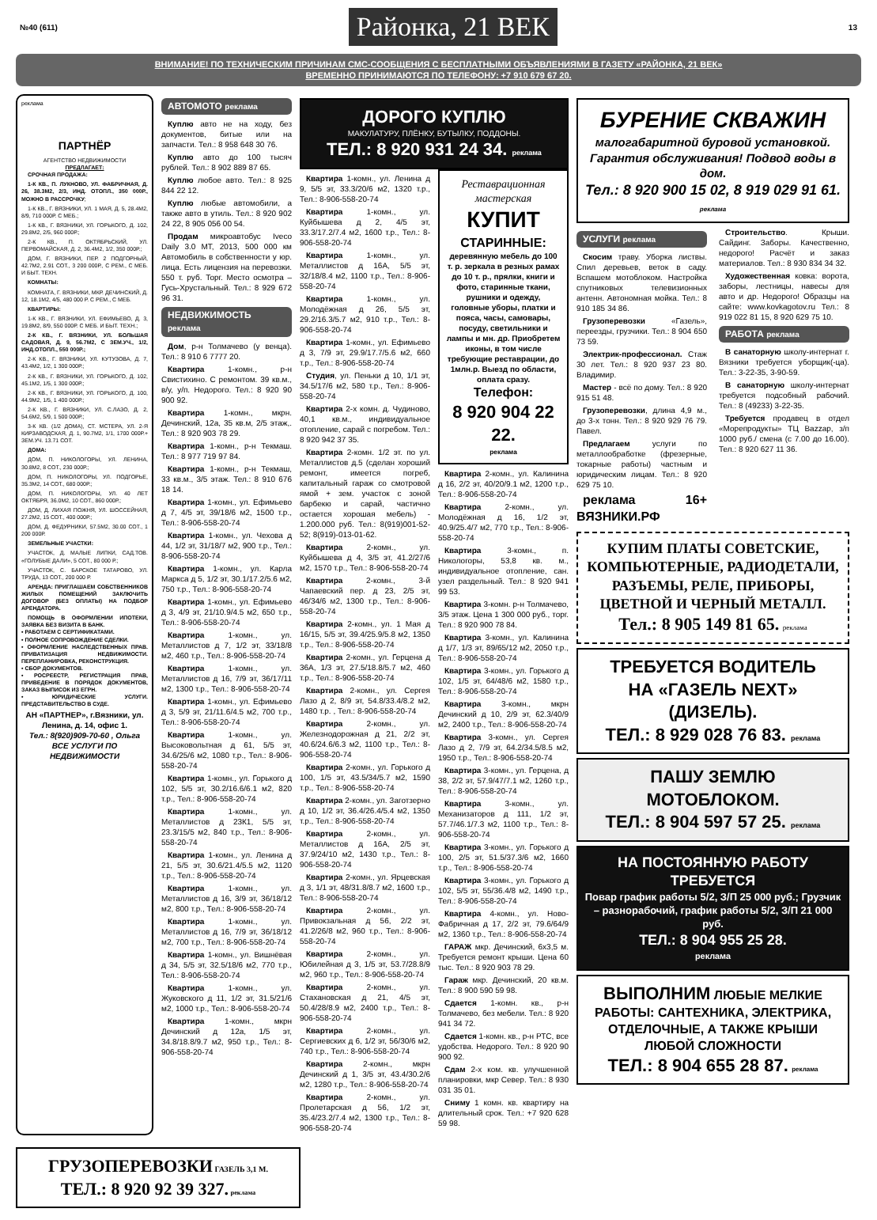№40 (611) Районка, 21 ВЕК 13
ВНИМАНИЕ! ПО ТЕХНИЧЕСКИМ ПРИЧИНАМ СМС-СООБЩЕНИЯ С БЕСПЛАТНЫМИ ОБЪЯВЛЕНИЯМИ В ГАЗЕТУ «РАЙОНКА, 21 ВЕК»
ВРЕМЕННО ПРИНИМАЮТСЯ ПО ТЕЛЕФОНУ: +7 910 679 67 20.
реклама
ПАРТНЁР
АГЕНТСТВО НЕДВИЖИМОСТИ
ПРЕДЛАГАЕТ:
СРОЧНАЯ ПРОДАЖА:
1-К КВ., П. ЛУКНОВО, УЛ. ФАБРИЧНАЯ, Д. 26, 38.3М2, 2/3, ИНД. ОТОПЛ., 350 000Р., МОЖНО В РАССРОЧКУ;
1-К КВ., Г. ВЯЗНИКИ, УЛ. 1 МАЯ, Д. 5, 28.4М2, 8/9, 710 000Р. С МЕБ.;
1-К КВ., Г. ВЯЗНИКИ, УЛ. ГОРЬКОГО, Д. 102, 29.8М2, 2/5, 960 000Р.;
2-К КВ., П. ОКТЯБРЬСКИЙ, УЛ. ПЕРВОМАЙСКАЯ, Д. 2, 36.4М2, 1/2, 350 000Р.;
ДОМ, Г. ВЯЗНИКИ, ПЕР. 2 ПОДГОРНЫЙ, 42.7М2, 2.91 СОТ., 3 200 000Р., С РЕМ., С МЕБ. И БЫТ. ТЕХН.
КОМНАТЫ:
КОМНАТА, Г. ВЯЗНИКИ, МКР. ДЕЧИНСКИЙ, Д. 12, 18.1М2, 4/5, 480 000 Р. С РЕМ., С МЕБ.
КВАРТИРЫ:
1-К КВ., Г. ВЯЗНИКИ, УЛ. ЕФИМЬЕВО, Д. 3, 19.8М2, 8/9, 550 000Р. С МЕБ. И БЫТ. ТЕХН.;
2-К КВ., Г. ВЯЗНИКИ, УЛ. БОЛЬШАЯ САДОВАЯ, Д. 9, 56.7М2, С ЗЕМ.УЧ., 1/2, ИНД.ОТОПЛ., 550 000Р.;
2-К КВ., Г. ВЯЗНИКИ, УЛ. КУТУЗОВА, Д. 7, 43.4М2, 1/2, 1 300 000Р.;
2-К КВ., Г. ВЯЗНИКИ, УЛ. ГОРЬКОГО, Д. 102, 45.1М2, 1/5, 1 300 000Р.;
2-К КВ., Г. ВЯЗНИКИ, УЛ. ГОРЬКОГО, Д. 100, 44.9М2, 1/5, 1 400 000Р.;
2-К КВ., Г. ВЯЗНИКИ, УЛ. С.ЛАЗО, Д. 2, 54.6М2, 5/9, 1 500 000Р.;
3-К КВ. (1/2 ДОМА), СТ. МСТЕРА, УЛ. 2-Я КИРЗАВОДСКАЯ, Д. 1, 90.7М2, 1/1, 1700 000Р.+ ЗЕМ.УЧ. 13.71 СОТ.
ДОМА:
ДОМ, П. НИКОЛОГОРЫ, УЛ. ЛЕНИНА, 30.8М2, 8 СОТ., 230 000Р.;
ДОМ, П. НИКОЛОГОРЫ, УЛ. ПОДГОРЬЕ, 35.3М2, 14 СОТ., 680 000Р.;
ДОМ, П. НИКОЛОГОРЫ, УЛ. 40 ЛЕТ ОКТЯБРЯ, 36.0М2, 10 СОТ., 860 000Р.;
ДОМ, Д. ЛИХАЯ ПОЖНЯ, УЛ. ШОССЕЙНАЯ, 27.2М2, 15 СОТ., 400 000Р.;
ДОМ, Д. ФЕДУРНИКИ, 57.5М2, 30.00 СОТ., 1 200 000Р.
ЗЕМЕЛЬНЫЕ УЧАСТКИ:
УЧАСТОК, Д. МАЛЫЕ ЛИПКИ, САД.ТОВ. «ГОЛУБЫЕ ДАЛИ», 5 СОТ., 80 000 Р.;
УЧАСТОК, С. БАРСКОЕ ТАТАРОВО, УЛ. ТРУДА, 13 СОТ., 200 000 Р.
АРЕНДА: ПРИГЛАШАЕМ СОБСТВЕННИКОВ ЖИЛЫХ ПОМЕЩЕНИЙ ЗАКЛЮЧИТЬ ДОГОВОР (БЕЗ ОПЛАТЫ) НА ПОДБОР АРЕНДАТОРА.
ПОМОЩЬ В ОФОРМЛЕНИИ ИПОТЕКИ, ЗАЯВКА БЕЗ ВИЗИТА В БАНК.
• РАБОТАЕМ С СЕРТИФИКАТАМИ.
• ПОЛНОЕ СОПРОВОЖДЕНИЕ СДЕЛКИ.
• ОФОРМЛЕНИЕ НАСЛЕДСТВЕННЫХ ПРАВ. ПРИВАТИЗАЦИЯ НЕДВИЖИМОСТИ. ПЕРЕПЛАНИРОВКА, РЕКОНСТРУКЦИЯ.
• СБОР ДОКУМЕНТОВ.
• РОСРЕЕСТР, РЕГИСТРАЦИЯ ПРАВ, ПРИВЕДЕНИЕ В ПОРЯДОК ДОКУМЕНТОВ, ЗАКАЗ ВЫПИСОК ИЗ ЕГРН.
• ЮРИДИЧЕСКИЕ УСЛУГИ. ПРЕДСТАВИТЕЛЬСТВО В СУДЕ.
АН «ПАРТНЕР», г.Вязники, ул. Ленина, д. 14, офис 1.
Тел.: 8(920)909-70-60 , Ольга
ВСЕ УСЛУГИ ПО НЕДВИЖИМОСТИ
АВТОМОТО реклама
Куплю авто не на ходу, без документов, битые или на запчасти. Тел.: 8 958 648 30 76.
Куплю авто до 100 тысяч рублей. Тел.: 8 902 889 87 65.
Куплю любое авто. Тел.: 8 925 844 22 12.
Куплю любые автомобили, а также авто в утиль. Тел.: 8 920 902 24 22, 8 905 056 00 54.
Продам микроавтобус Iveco Daily 3.0 MT, 2013, 500 000 км Автомобиль в собственности у юр. лица. Есть лицензия на перевозки. 550 т. руб. Торг. Место осмотра – Гусь-Хрустальный. Тел.: 8 929 672 96 31.
НЕДВИЖИМОСТЬ реклама
Дом, р-н Толмачево (у венца). Тел.: 8 910 6 7777 20.
Квартира 1-комн., р-н Свистихино. С ремонтом. 39 кв.м., в/у, у/п. Недорого. Тел.: 8 920 90 900 92.
Квартира 1-комн., мкрн. Дечинский, 12а, 35 кв.м, 2/5 этаж,. Тел.: 8 920 903 78 29.
Квартира 1-комн., р-н Текмаш. Тел.: 8 977 719 97 84.
Квартира 1-комн., р-н Текмаш, 33 кв.м., 3/5 этаж. Тел.: 8 910 676 18 14.
Квартира 1-комн., ул. Ефимьево д 7, 4/5 эт, 39/18/6 м2, 1500 т.р., Тел.: 8-906-558-20-74
Квартира 1-комн., ул. Чехова д 44, 1/2 эт, 31/18/7 м2, 900 т.р., Тел.: 8-906-558-20-74
Квартира 1-комн., ул. Карла Маркса д 5, 1/2 эт, 30.1/17.2/5.6 м2, 750 т.р., Тел.: 8-906-558-20-74
Квартира 1-комн., ул. Ефимьево д 3, 4/9 эт, 21/10.9/4.5 м2, 650 т.р., Тел.: 8-906-558-20-74
Квартира 1-комн., ул. Металлистов д 7, 1/2 эт, 33/18/8 м2, 460 т.р., Тел.: 8-906-558-20-74
Квартира 1-комн., ул. Металлистов д 16, 7/9 эт, 36/17/11 м2, 1300 т.р., Тел.: 8-906-558-20-74
Квартира 1-комн., ул. Ефимьево д 3, 5/9 эт, 21/11.6/4.5 м2, 700 т.р., Тел.: 8-906-558-20-74
Квартира 1-комн., ул. Высоковольтная д 61, 5/5 эт, 34.6/25/6 м2, 1080 т.р., Тел.: 8-906-558-20-74
Квартира 1-комн., ул. Горького д 102, 5/5 эт, 30.2/16.6/6.1 м2, 820 т.р., Тел.: 8-906-558-20-74
Квартира 1-комн., ул. Металлистов д 23К1, 5/5 эт, 23.3/15/5 м2, 840 т.р., Тел.: 8-906-558-20-74
Квартира 1-комн., ул. Ленина д 21, 5/5 эт, 30.6/21.4/5.5 м2, 1120 т.р., Тел.: 8-906-558-20-74
Квартира 1-комн., ул. Металлистов д 16, 3/9 эт, 36/18/12 м2, 800 т.р., Тел.: 8-906-558-20-74
Квартира 1-комн., ул. Металлистов д 16, 7/9 эт, 36/18/12 м2, 700 т.р., Тел.: 8-906-558-20-74
Квартира 1-комн., ул. Вишнёвая д 34, 5/5 эт, 32.5/18/6 м2, 770 т.р., Тел.: 8-906-558-20-74
Квартира 1-комн., ул. Жуковского д 11, 1/2 эт, 31.5/21/6 м2, 1000 т.р., Тел.: 8-906-558-20-74
Квартира 1-комн., мкрн Дечинский д 12а, 1/5 эт, 34.8/18.8/9.7 м2, 950 т.р., Тел.: 8-906-558-20-74
ДОРОГО КУПЛЮ
МАКУЛАТУРУ, ПЛЁНКУ, БУТЫЛКУ, ПОДДОНЫ.
ТЕЛ.: 8 920 931 24 34. реклама
Квартира 1-комн., ул. Ленина д 9, 5/5 эт, 33.3/20/6 м2, 1320 т.р., Тел.: 8-906-558-20-74
Квартира 1-комн., ул. Куйбышева д 2, 4/5 эт, 33.3/17.2/7.4 м2, 1600 т.р., Тел.: 8-906-558-20-74
Квартира 1-комн., ул. Металлистов д 16А, 5/5 эт, 32/18/8.4 м2, 1100 т.р., Тел.: 8-906-558-20-74
Квартира 1-комн., ул. Молодёжная д 26, 5/5 эт, 29.2/16.3/5.7 м2, 910 т.р., Тел.: 8-906-558-20-74
Квартира 1-комн., ул. Ефимьево д 3, 7/9 эт, 29.9/17.7/5.6 м2, 660 т.р., Тел.: 8-906-558-20-74
Студия, ул. Пеньки д 10, 1/1 эт, 34.5/17/6 м2, 580 т.р., Тел.: 8-906-558-20-74
Квартира 2-х комн. д. Чудиново, 40,1 кв.м., индивидуальное отопление, сарай с погребом. Тел.: 8 920 942 37 35.
Квартира 2-комн. 1/2 эт. по ул. Металлистов д.5 (сделан хороший ремонт, имеется погреб, капитальный гараж со смотровой ямой + зем. участок с зоной барбекю и сарай, частично остается хорошая мебель) - 1.200.000 руб. Тел.: 8(919)001-52-52; 8(919)-013-01-62.
Квартира 2-комн., ул. Куйбышева д 4, 3/5 эт, 41.2/27/6 м2, 1570 т.р., Тел.: 8-906-558-20-74
Квартира 2-комн., 3-й Чапаевский пер. д 23, 2/5 эт, 46/34/6 м2, 1300 т.р., Тел.: 8-906-558-20-74
Квартира 2-комн., ул. 1 Мая д 16/15, 5/5 эт, 39.4/25.9/5.8 м2, 1350 т.р., Тел.: 8-906-558-20-74
Квартира 2-комн., ул. Герцена д 36А, 1/3 эт, 27.5/18.8/5.7 м2, 460 т.р., Тел.: 8-906-558-20-74
Квартира 2-комн., ул. Сергея Лазо д 2, 8/9 эт, 54.8/33.4/8.2 м2, 1480 т.р. , Тел.: 8-906-558-20-74
Квартира 2-комн., ул. Железнодорожная д 21, 2/2 эт, 40.6/24.6/6.3 м2, 1100 т.р., Тел.: 8-906-558-20-74
Квартира 2-комн., ул. Горького д 100, 1/5 эт, 43.5/34/5.7 м2, 1590 т.р., Тел.: 8-906-558-20-74
Квартира 2-комн., ул. Заготзерно д 10, 1/2 эт, 36.4/26.4/5.4 м2, 1350 т.р., Тел.: 8-906-558-20-74
Квартира 2-комн., ул. Металлистов д 16А, 2/5 эт, 37.9/24/10 м2, 1430 т.р., Тел.: 8-906-558-20-74
Квартира 2-комн., ул. Ярцевская д 3, 1/1 эт, 48/31.8/8.7 м2, 1600 т.р., Тел.: 8-906-558-20-74
Квартира 2-комн., ул. Привокзальная д 56, 2/2 эт, 41.2/26/8 м2, 960 т.р., Тел.: 8-906-558-20-74
Квартира 2-комн., ул. Юбилейная д 3, 1/5 эт, 53.7/28.8/9 м2, 960 т.р., Тел.: 8-906-558-20-74
Квартира 2-комн., ул. Стахановская д 21, 4/5 эт, 50.4/28/8.9 м2, 2400 т.р., Тел.: 8-906-558-20-74
Квартира 2-комн., ул. Сергиевских д 6, 1/2 эт, 56/30/6 м2, 740 т.р., Тел.: 8-906-558-20-74
Квартира 2-комн., мкрн Дечинский д 1, 3/5 эт, 43.4/30.2/6 м2, 1280 т.р., Тел.: 8-906-558-20-74
Квартира 2-комн., ул. Пролетарская д 56, 1/2 эт, 35.4/23.2/7.4 м2, 1300 т.р., Тел.: 8-906-558-20-74
Реставрационная мастерская
КУПИТ
СТАРИННЫЕ:
деревянную мебель до 100 т. р. зеркала в резных рамах до 10 т. р., прялки, книги и фото, старинные ткани, рушники и одежду, головные уборы, платки и пояса, часы, самовары, посуду, светильники и лампы и мн. др. Приобретем иконы, в том числе требующие реставрации, до 1млн.р. Выезд по области, оплата сразу.
Телефон:
8 920 904 22 22.
реклама
Квартира 2-комн., ул. Калинина д 16, 2/2 эт, 40/20/9.1 м2, 1200 т.р., Тел.: 8-906-558-20-74
Квартира 2-комн., ул. Молодёжная д 16, 1/2 эт, 40.9/25.4/7 м2, 770 т.р., Тел.: 8-906-558-20-74
Квартира 3-комн., п. Никологоры, 53,8 кв. м., индивидуальное отопление, сан. узел раздельный. Тел.: 8 920 941 99 53.
Квартира 3-комн. р-н Толмачево, 3/5 этаж. Цена 1 300 000 руб., торг. Тел.: 8 920 900 78 84.
Квартира 3-комн., ул. Калинина д 1/7, 1/3 эт, 89/65/12 м2, 2050 т.р., Тел.: 8-906-558-20-74
Квартира 3-комн., ул. Горького д 102, 1/5 эт, 64/48/6 м2, 1580 т.р., Тел.: 8-906-558-20-74
Квартира 3-комн., мкрн Дечинский д 10, 2/9 эт, 62.3/40/9 м2, 2400 т.р., Тел.: 8-906-558-20-74
Квартира 3-комн., ул. Сергея Лазо д 2, 7/9 эт, 64.2/34.5/8.5 м2, 1950 т.р., Тел.: 8-906-558-20-74
Квартира 3-комн., ул. Герцена, д 38, 2/2 эт, 57.9/47/7.1 м2, 1260 т.р., Тел.: 8-906-558-20-74
Квартира 3-комн., ул. Механизаторов д 111, 1/2 эт, 57.7/46.1/7.3 м2, 1100 т.р., Тел.: 8-906-558-20-74
Квартира 3-комн., ул. Горького д 100, 2/5 эт, 51.5/37.3/6 м2, 1660 т.р., Тел.: 8-906-558-20-74
Квартира 3-комн., ул. Горького д 102, 5/5 эт, 55/36.4/8 м2, 1490 т.р., Тел.: 8-906-558-20-74
Квартира 4-комн., ул. Ново-Фабричная д 17, 2/2 эт, 79.6/64/9 м2, 1360 т.р., Тел.: 8-906-558-20-74
ГАРАЖ мкр. Дечинский, 6х3,5 м. Требуется ремонт крыши. Цена 60 тыс. Тел.: 8 920 903 78 29.
Гараж мкр. Дечинский, 20 кв.м. Тел.: 8 900 590 59 98.
Сдается 1-комн. кв., р-н Толмачево, без мебели. Тел.: 8 920 941 34 72.
Сдается 1-комн. кв., р-н РТС, все удобства. Недорого. Тел.: 8 920 90 900 92.
Сдам 2-х ком. кв. улучшенной планировки, мкр Север. Тел.: 8 930 031 35 01.
Сниму 1 комн. кв. квартиру на длительный срок. Тел.: +7 920 628 59 98.
БУРЕНИЕ СКВАЖИН
малогабаритной буровой установкой. Гарантия обслуживания! Подвод воды в дом.
Тел.: 8 920 900 15 02, 8 919 029 91 61. реклама
УСЛУГИ реклама
Скосим траву. Уборка листвы. Спил деревьев, веток в саду. Вспашем мотоблоком. Настройка спутниковых телевизионных антенн. Автономная мойка. Тел.: 8 910 185 34 86.
Грузоперевозки «Газель», переезды, грузчики. Тел.: 8 904 650 73 59.
Электрик-профессионал. Стаж 30 лет. Тел.: 8 920 937 23 80. Владимир.
Мастер - всё по дому. Тел.: 8 920 915 51 48.
Грузоперевозки, длина 4,9 м., до 3-х тонн. Тел.: 8 920 929 76 79. Павел.
Предлагаем услуги по металлообработке (фрезерные, токарные работы) частным и юридическим лицам. Тел.: 8 920 629 75 10.
реклама 16+ ВЯЗНИКИ.РФ
Строительство. Крыши. Сайдинг. Заборы. Качественно, недорого! Расчёт и заказ материалов. Тел.: 8 930 834 34 32.
Художественная ковка: ворота, заборы, лестницы, навесы для авто и др. Недорого! Образцы на сайте: www.kovkagotov.ru Тел.: 8 919 022 81 15, 8 920 629 75 10.
РАБОТА реклама
В санаторную школу-интернат г. Вязники требуется уборщик(-ца). Тел.: 3-22-35, 3-90-59.
В санаторную школу-интернат требуется подсобный рабочий. Тел.: 8 (49233) 3-22-35.
Требуется продавец в отдел «Морепродукты» ТЦ Bazzap, з/п 1000 руб./ смена (с 7.00 до 16.00). Тел.: 8 920 627 11 36.
КУПИМ ПЛАТЫ СОВЕТСКИЕ, КОМПЬЮТЕРНЫЕ, РАДИОДЕТАЛИ, РАЗЪЕМЫ, РЕЛЕ, ПРИБОРЫ, ЦВЕТНОЙ И ЧЕРНЫЙ МЕТАЛЛ.
Тел.: 8 905 149 81 65. реклама
ТРЕБУЕТСЯ ВОДИТЕЛЬ
НА «ГАЗЕЛЬ NEXT» (ДИЗЕЛЬ).
ТЕЛ.: 8 929 028 76 83. реклама
ПАШУ ЗЕМЛЮ МОТОБЛОКОМ.
ТЕЛ.: 8 904 597 57 25. реклама
НА ПОСТОЯННУЮ РАБОТУ ТРЕБУЕТСЯ
Повар график работы 5/2, З/П 25 000 руб.; Грузчик – разнорабочий, график работы 5/2, З/П 21 000 руб.
ТЕЛ.: 8 904 955 25 28.
реклама
ВЫПОЛНИМ ЛЮБЫЕ МЕЛКИЕ РАБОТЫ: САНТЕХНИКА, ЭЛЕКТРИКА, ОТДЕЛОЧНЫЕ, А ТАКЖЕ КРЫШИ ЛЮБОЙ СЛОЖНОСТИ
ТЕЛ.: 8 904 655 28 87. реклама
ГРУЗОПЕРЕВОЗКИ ГАЗЕЛЬ 3,1 М.
ТЕЛ.: 8 920 92 39 327. реклама